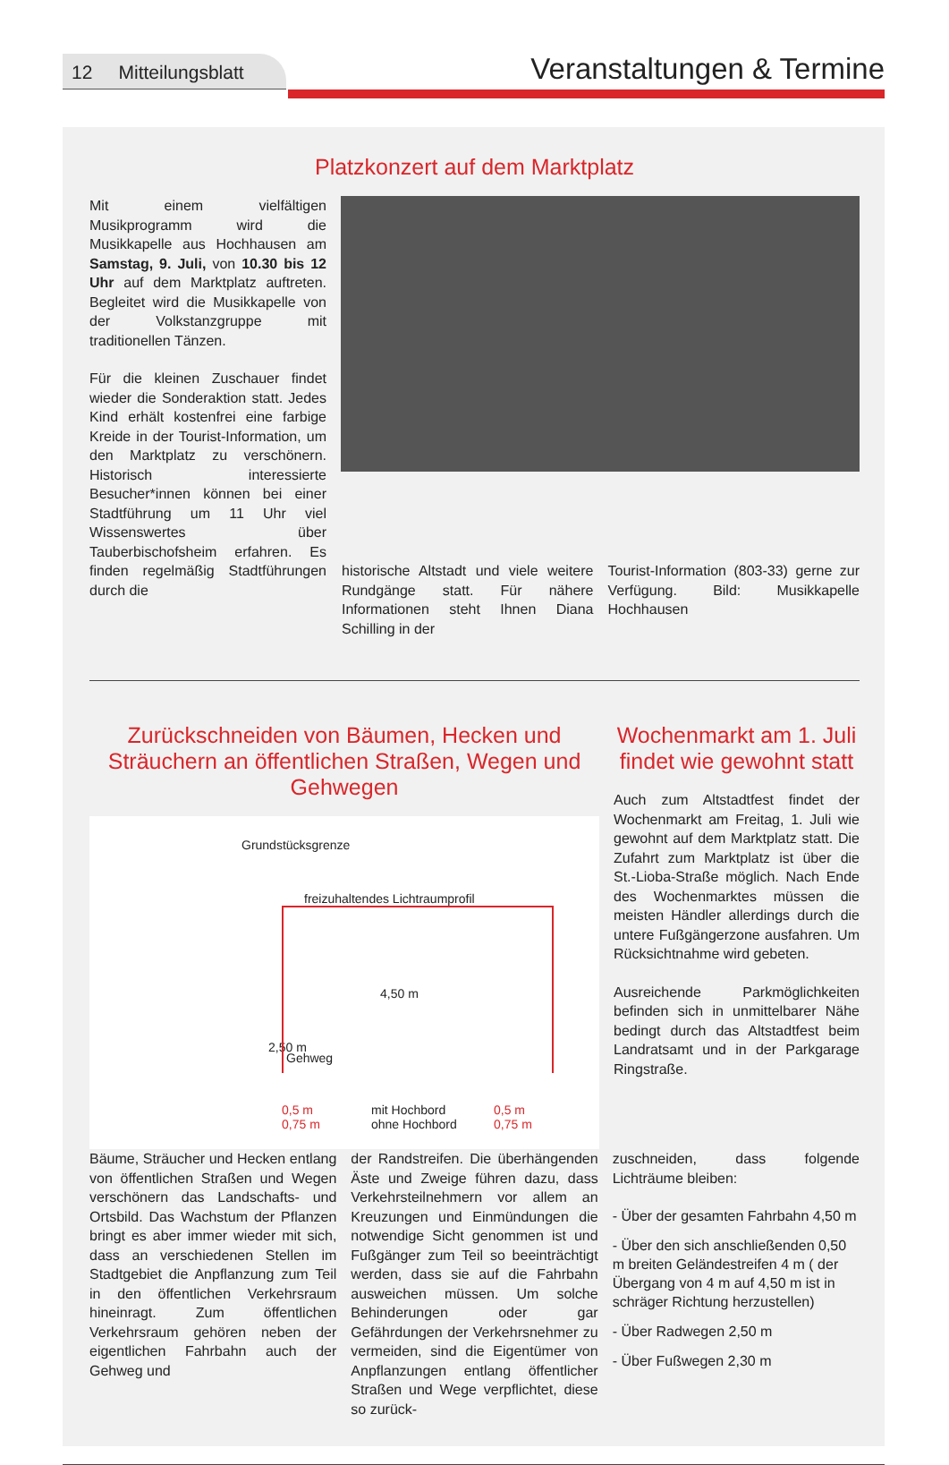12 Mitteilungsblatt
Veranstaltungen & Termine
Platzkonzert auf dem Marktplatz
Mit einem vielfältigen Musikprogramm wird die Musikkapelle aus Hochhausen am Samstag, 9. Juli, von 10.30 bis 12 Uhr auf dem Marktplatz auftreten. Begleitet wird die Musikkapelle von der Volkstanzgruppe mit traditionellen Tänzen.
Für die kleinen Zuschauer findet wieder die Sonderaktion statt. Jedes Kind erhält kostenfrei eine farbige Kreide in der Tourist-Information, um den Marktplatz zu verschönern. Historisch interessierte Besucher*innen können bei einer Stadtführung um 11 Uhr viel Wissenswertes über Tauberbischofsheim erfahren. Es finden regelmäßig Stadtführungen durch die
historische Altstadt und viele weitere Rundgänge statt. Für nähere Informationen steht Ihnen Diana Schilling in der
Tourist-Information (803-33) gerne zur Verfügung. Bild: Musikkapelle Hochhausen
Zurückschneiden von Bäumen, Hecken und Sträuchern an öffentlichen Straßen, Wegen und Gehwegen
Grundstücksgrenze
freizuhaltendes Lichtraumprofil
4,50 m
2,50 m
Gehweg
0,5 m
0,75 m
mit Hochbord
ohne Hochbord
0,5 m
0,75 m
Wochenmarkt am 1. Juli findet wie gewohnt statt
Auch zum Altstadtfest findet der Wochenmarkt am Freitag, 1. Juli wie gewohnt auf dem Marktplatz statt. Die Zufahrt zum Marktplatz ist über die St.-Lioba-Straße möglich. Nach Ende des Wochenmarktes müssen die meisten Händler allerdings durch die untere Fußgängerzone ausfahren. Um Rücksichtnahme wird gebeten.
Ausreichende Parkmöglichkeiten befinden sich in unmittelbarer Nähe bedingt durch das Altstadtfest beim Landratsamt und in der Parkgarage Ringstraße.
Bäume, Sträucher und Hecken entlang von öffentlichen Straßen und Wegen verschönern das Landschafts- und Ortsbild. Das Wachstum der Pflanzen bringt es aber immer wieder mit sich, dass an verschiedenen Stellen im Stadtgebiet die Anpflanzung zum Teil in den öffentlichen Verkehrsraum hineinragt. Zum öffentlichen Verkehrsraum gehören neben der eigentlichen Fahrbahn auch der Gehweg und
der Randstreifen. Die überhängenden Äste und Zweige führen dazu, dass Verkehrsteilnehmern vor allem an Kreuzungen und Einmündungen die notwendige Sicht genommen ist und Fußgänger zum Teil so beeinträchtigt werden, dass sie auf die Fahrbahn ausweichen müssen. Um solche Behinderungen oder gar Gefährdungen der Verkehrsnehmer zu vermeiden, sind die Eigentümer von Anpflanzungen entlang öffentlicher Straßen und Wege verpflichtet, diese so zurück-
zuschneiden, dass folgende Lichträume bleiben:
- Über der gesamten Fahrbahn 4,50 m
- Über den sich anschließenden 0,50 m breiten Geländestreifen 4 m ( der Übergang von 4 m auf 4,50 m ist in schräger Richtung herzustellen)
- Über Radwegen 2,50 m
- Über Fußwegen 2,30 m